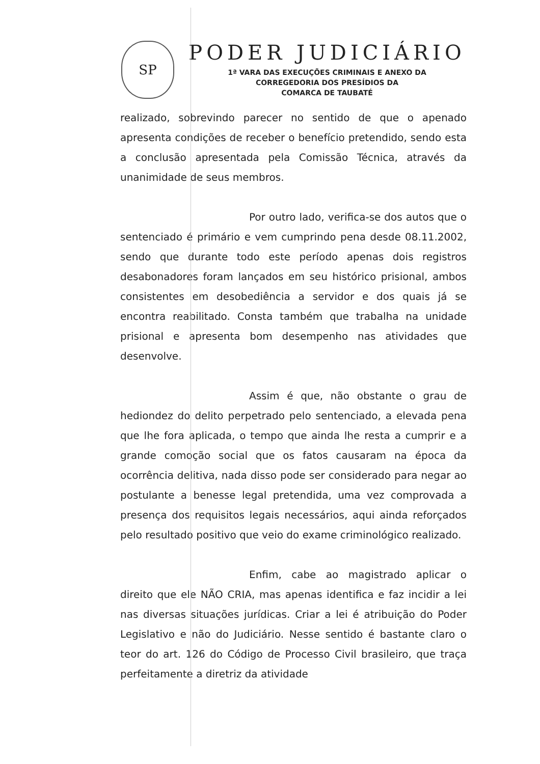SP
PODER JUDICIÁRIO
1ª VARA DAS EXECUÇÕES CRIMINAIS E ANEXO DA
CORREGEDORIA DOS PRESÍDIOS DA
COMARCA DE TAUBATÉ
realizado, sobrevindo parecer no sentido de que o apenado apresenta condições de receber o benefício pretendido, sendo esta a conclusão apresentada pela Comissão Técnica, através da unanimidade de seus membros.
Por outro lado, verifica-se dos autos que o sentenciado é primário e vem cumprindo pena desde 08.11.2002, sendo que durante todo este período apenas dois registros desabonadores foram lançados em seu histórico prisional, ambos consistentes em desobediência a servidor e dos quais já se encontra reabilitado. Consta também que trabalha na unidade prisional e apresenta bom desempenho nas atividades que desenvolve.
Assim é que, não obstante o grau de hediondez do delito perpetrado pelo sentenciado, a elevada pena que lhe fora aplicada, o tempo que ainda lhe resta a cumprir e a grande comoção social que os fatos causaram na época da ocorrência delitiva, nada disso pode ser considerado para negar ao postulante a benesse legal pretendida, uma vez comprovada a presença dos requisitos legais necessários, aqui ainda reforçados pelo resultado positivo que veio do exame criminológico realizado.
Enfim, cabe ao magistrado aplicar o direito que ele NÃO CRIA, mas apenas identifica e faz incidir a lei nas diversas situações jurídicas. Criar a lei é atribuição do Poder Legislativo e não do Judiciário. Nesse sentido é bastante claro o teor do art. 126 do Código de Processo Civil brasileiro, que traça perfeitamente a diretriz da atividade